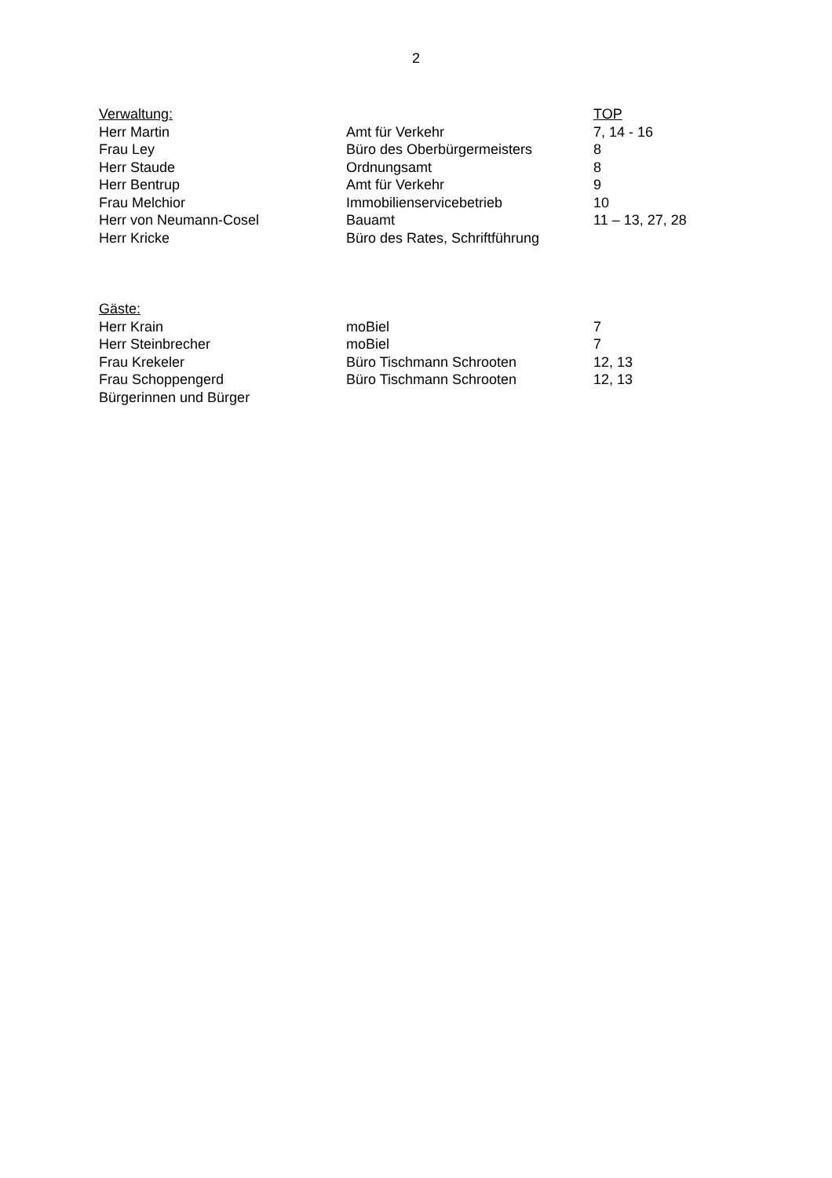2
| Verwaltung: | | TOP |
| --- | --- | --- |
| Herr Martin | Amt für Verkehr | 7, 14 - 16 |
| Frau Ley | Büro des Oberbürgermeisters | 8 |
| Herr Staude | Ordnungsamt | 8 |
| Herr Bentrup | Amt für Verkehr | 9 |
| Frau Melchior | Immobilienservicebetrieb | 10 |
| Herr von Neumann-Cosel | Bauamt | 11 – 13, 27, 28 |
| Herr Kricke | Büro des Rates, Schriftführung | |
| Gäste: | | |
| --- | --- | --- |
| Herr Krain | moBiel | 7 |
| Herr Steinbrecher | moBiel | 7 |
| Frau Krekeler | Büro Tischmann Schrooten | 12, 13 |
| Frau Schoppengerd | Büro Tischmann Schrooten | 12, 13 |
| Bürgerinnen und Bürger | | |